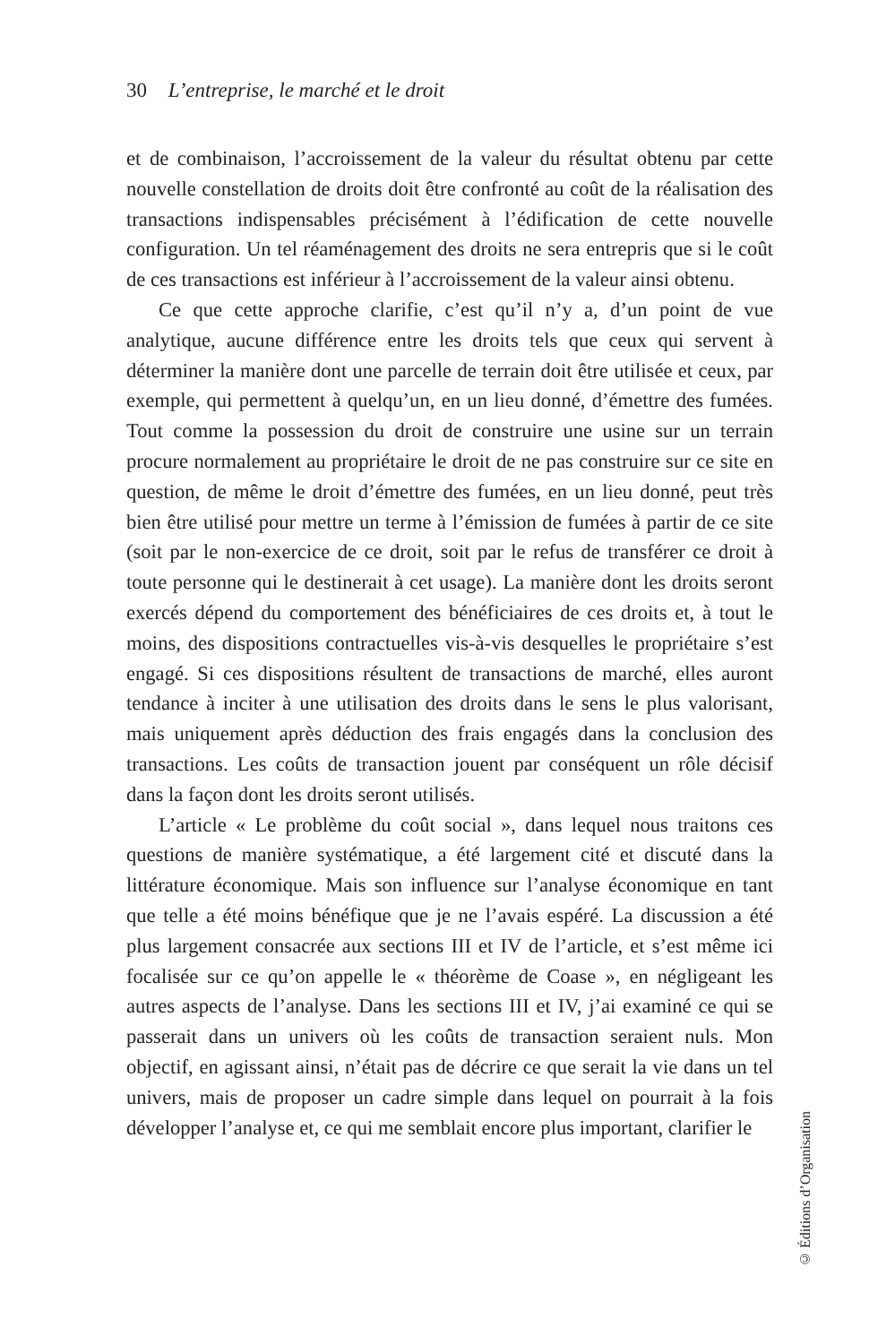30 L’entreprise, le marché et le droit
et de combinaison, l’accroissement de la valeur du résultat obtenu par cette nouvelle constellation de droits doit être confronté au coût de la réalisation des transactions indispensables précisément à l’édification de cette nouvelle configuration. Un tel réaménagement des droits ne sera entrepris que si le coût de ces transactions est inférieur à l’accroissement de la valeur ainsi obtenu.
Ce que cette approche clarifie, c’est qu’il n’y a, d’un point de vue analytique, aucune différence entre les droits tels que ceux qui servent à déterminer la manière dont une parcelle de terrain doit être utilisée et ceux, par exemple, qui permettent à quelqu’un, en un lieu donné, d’émettre des fumées. Tout comme la possession du droit de construire une usine sur un terrain procure normalement au propriétaire le droit de ne pas construire sur ce site en question, de même le droit d’émettre des fumées, en un lieu donné, peut très bien être utilisé pour mettre un terme à l’émission de fumées à partir de ce site (soit par le non-exercice de ce droit, soit par le refus de transférer ce droit à toute personne qui le destinerait à cet usage). La manière dont les droits seront exercés dépend du comportement des bénéficiaires de ces droits et, à tout le moins, des dispositions contractuelles vis-à-vis desquelles le propriétaire s’est engagé. Si ces dispositions résultent de transactions de marché, elles auront tendance à inciter à une utilisation des droits dans le sens le plus valorisant, mais uniquement après déduction des frais engagés dans la conclusion des transactions. Les coûts de transaction jouent par conséquent un rôle décisif dans la façon dont les droits seront utilisés.
L’article « Le problème du coût social », dans lequel nous traitons ces questions de manière systématique, a été largement cité et discuté dans la littérature économique. Mais son influence sur l’analyse économique en tant que telle a été moins bénéfique que je ne l’avais espéré. La discussion a été plus largement consacrée aux sections III et IV de l’article, et s’est même ici focalisée sur ce qu’on appelle le « théorème de Coase », en négligeant les autres aspects de l’analyse. Dans les sections III et IV, j’ai examiné ce qui se passerait dans un univers où les coûts de transaction seraient nuls. Mon objectif, en agissant ainsi, n’était pas de décrire ce que serait la vie dans un tel univers, mais de proposer un cadre simple dans lequel on pourrait à la fois développer l’analyse et, ce qui me semblait encore plus important, clarifier le
© Éditions d’Organisation